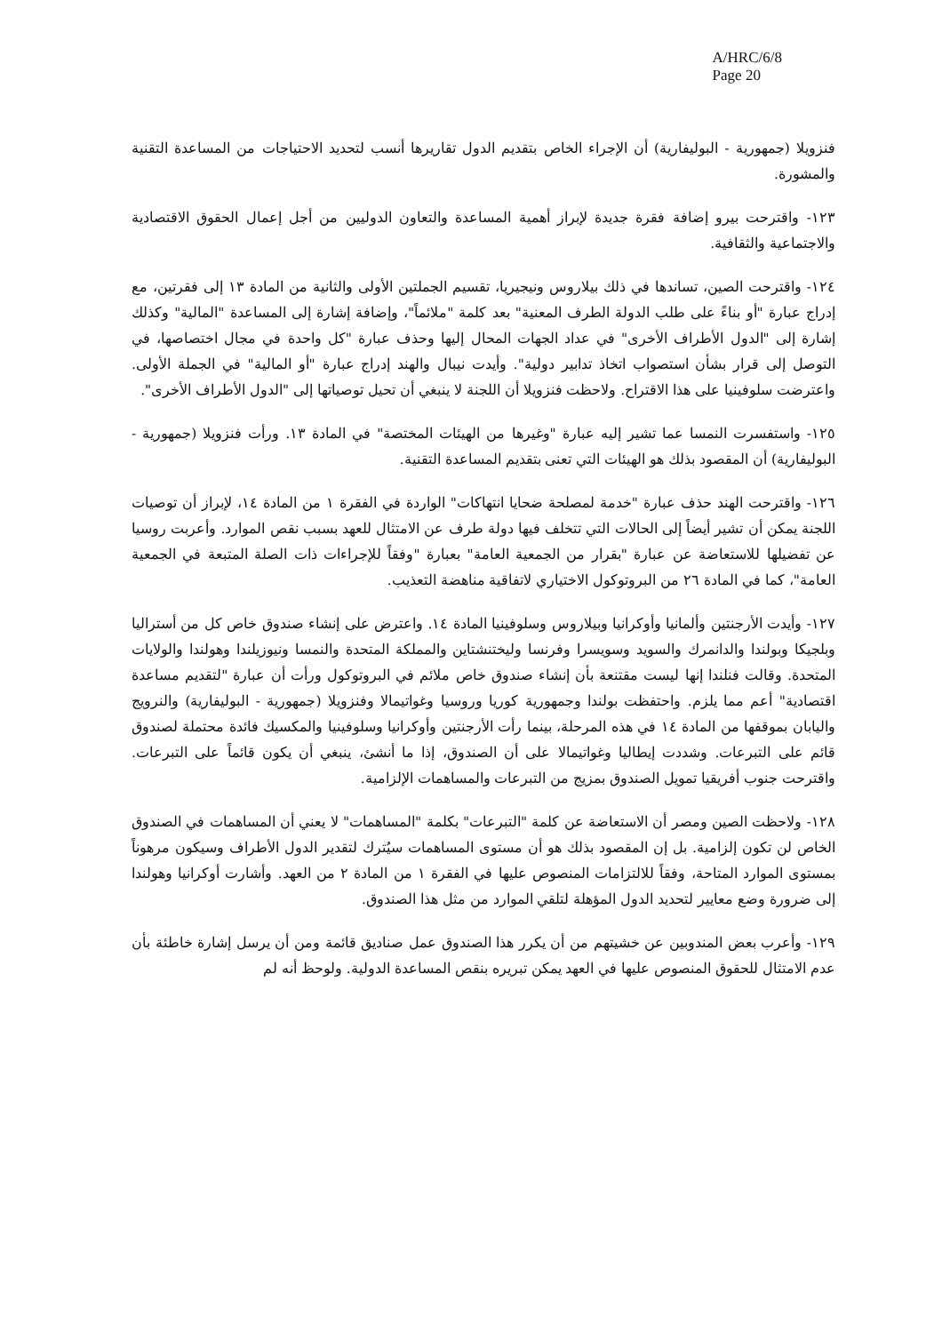A/HRC/6/8
Page 20
فنزويلا (جمهورية - البوليفارية) أن الإجراء الخاص بتقديم الدول تقاريرها أنسب لتحديد الاحتياجات من المساعدة التقنية والمشورة.
١٢٣- واقترحت بيرو إضافة فقرة جديدة لإبراز أهمية المساعدة والتعاون الدوليين من أجل إعمال الحقوق الاقتصادية والاجتماعية والثقافية.
١٢٤- واقترحت الصين، تساندها في ذلك بيلاروس ونيجيريا، تقسيم الجملتين الأولى والثانية من المادة ١٣ إلى فقرتين، مع إدراج عبارة "أو بناءً على طلب الدولة الطرف المعنية" بعد كلمة "ملائماً"، وإضافة إشارة إلى المساعدة "المالية" وكذلك إشارة إلى "الدول الأطراف الأخرى" في عداد الجهات المحال إليها وحذف عبارة "كل واحدة في مجال اختصاصها، في التوصل إلى قرار بشأن استصواب اتخاذ تدابير دولية". وأيدت نيبال والهند إدراج عبارة "أو المالية" في الجملة الأولى. واعترضت سلوفينيا على هذا الاقتراح. ولاحظت فنزويلا أن اللجنة لا ينبغي أن تحيل توصياتها إلى "الدول الأطراف الأخرى".
١٢٥- واستفسرت النمسا عما تشير إليه عبارة "وغيرها من الهيئات المختصة" في المادة ١٣. ورأت فنزويلا (جمهورية - البوليفارية) أن المقصود بذلك هو الهيئات التي تعنى بتقديم المساعدة التقنية.
١٢٦- واقترحت الهند حذف عبارة "خدمة لمصلحة ضحايا انتهاكات" الواردة في الفقرة ١ من المادة ١٤، لإبراز أن توصيات اللجنة يمكن أن تشير أيضاً إلى الحالات التي تتخلف فيها دولة طرف عن الامتثال للعهد بسبب نقص الموارد. وأعربت روسيا عن تفضيلها للاستعاضة عن عبارة "بقرار من الجمعية العامة" بعبارة "وفقاً للإجراءات ذات الصلة المتبعة في الجمعية العامة"، كما في المادة ٢٦ من البروتوكول الاختياري لاتفاقية مناهضة التعذيب.
١٢٧- وأيدت الأرجنتين وألمانيا وأوكرانيا وبيلاروس وسلوفينيا المادة ١٤. واعترض على إنشاء صندوق خاص كل من أستراليا وبلجيكا وبولندا والدانمرك والسويد وسويسرا وفرنسا وليختنشتاين والمملكة المتحدة والنمسا ونيوزيلندا وهولندا والولايات المتحدة. وقالت فنلندا إنها ليست مقتنعة بأن إنشاء صندوق خاص ملائم في البروتوكول ورأت أن عبارة "لتقديم مساعدة اقتصادية" أعم مما يلزم. واحتفظت بولندا وجمهورية كوريا وروسيا وغواتيمالا وفنزويلا (جمهورية - البوليفارية) والنرويج واليابان بموقفها من المادة ١٤ في هذه المرحلة، بينما رأت الأرجنتين وأوكرانيا وسلوفينيا والمكسيك فائدة محتملة لصندوق قائم على التبرعات. وشددت إيطاليا وغواتيمالا على أن الصندوق، إذا ما أنشئ، ينبغي أن يكون قائماً على التبرعات. واقترحت جنوب أفريقيا تمويل الصندوق بمزيج من التبرعات والمساهمات الإلزامية.
١٢٨- ولاحظت الصين ومصر أن الاستعاضة عن كلمة "التبرعات" بكلمة "المساهمات" لا يعني أن المساهمات في الصندوق الخاص لن تكون إلزامية. بل إن المقصود بذلك هو أن مستوى المساهمات سيُترك لتقدير الدول الأطراف وسيكون مرهوناً بمستوى الموارد المتاحة، وفقاً للالتزامات المنصوص عليها في الفقرة ١ من المادة ٢ من العهد. وأشارت أوكرانيا وهولندا إلى ضرورة وضع معايير لتحديد الدول المؤهلة لتلقي الموارد من مثل هذا الصندوق.
١٢٩- وأعرب بعض المندوبين عن خشيتهم من أن يكرر هذا الصندوق عمل صناديق قائمة ومن أن يرسل إشارة خاطئة بأن عدم الامتثال للحقوق المنصوص عليها في العهد يمكن تبريره بنقص المساعدة الدولية. ولوحظ أنه لم